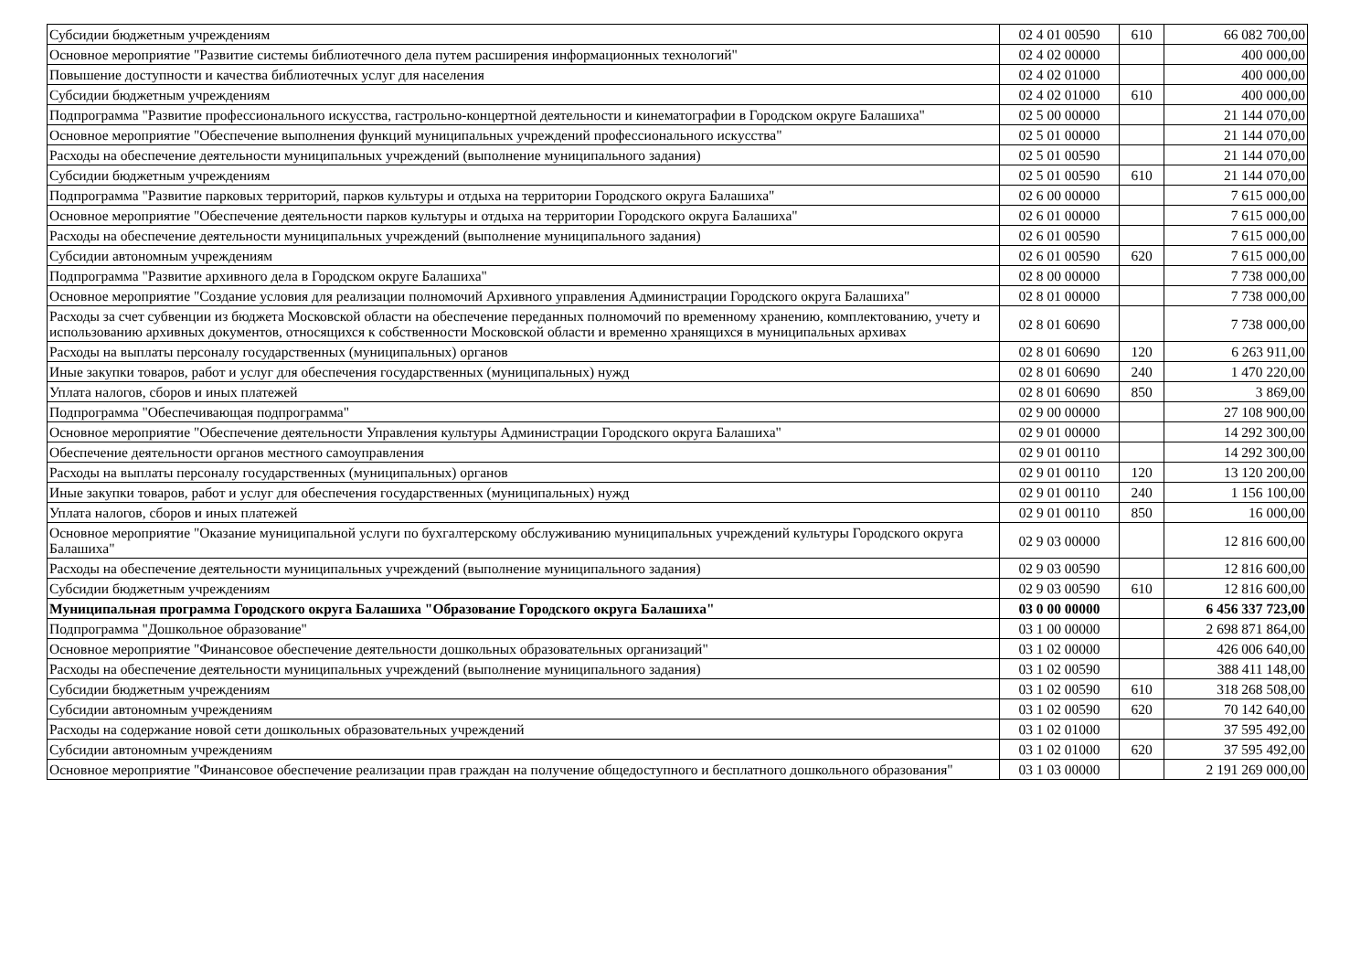| Субсидии бюджетным учреждениям | 02 4 01 00590 | 610 | 66 082 700,00 |
| Основное мероприятие "Развитие системы библиотечного дела путем расширения информационных технологий" | 02 4 02 00000 | | 400 000,00 |
| Повышение доступности и качества библиотечных услуг для населения | 02 4 02 01000 | | 400 000,00 |
| Субсидии бюджетным учреждениям | 02 4 02 01000 | 610 | 400 000,00 |
| Подпрограмма "Развитие профессионального искусства, гастрольно-концертной деятельности и кинематографии в Городском округе Балашиха" | 02 5 00 00000 | | 21 144 070,00 |
| Основное мероприятие "Обеспечение выполнения функций муниципальных учреждений профессионального искусства" | 02 5 01 00000 | | 21 144 070,00 |
| Расходы на обеспечение деятельности муниципальных учреждений (выполнение муниципального задания) | 02 5 01 00590 | | 21 144 070,00 |
| Субсидии бюджетным учреждениям | 02 5 01 00590 | 610 | 21 144 070,00 |
| Подпрограмма "Развитие парковых территорий, парков культуры и отдыха на территории Городского округа Балашиха" | 02 6 00 00000 | | 7 615 000,00 |
| Основное мероприятие "Обеспечение деятельности парков культуры и отдыха на территории Городского округа Балашиха" | 02 6 01 00000 | | 7 615 000,00 |
| Расходы на обеспечение деятельности муниципальных учреждений (выполнение муниципального задания) | 02 6 01 00590 | | 7 615 000,00 |
| Субсидии автономным учреждениям | 02 6 01 00590 | 620 | 7 615 000,00 |
| Подпрограмма "Развитие архивного дела в Городском округе Балашиха" | 02 8 00 00000 | | 7 738 000,00 |
| Основное мероприятие "Создание условия для реализации полномочий Архивного управления Администрации Городского округа Балашиха" | 02 8 01 00000 | | 7 738 000,00 |
| Расходы за счет субвенции из бюджета Московской области на обеспечение переданных полномочий по временному хранению, комплектованию, учету и использованию архивных документов, относящихся к собственности Московской области и временно хранящихся в муниципальных архивах | 02 8 01 60690 | | 7 738 000,00 |
| Расходы на выплаты персоналу государственных (муниципальных) органов | 02 8 01 60690 | 120 | 6 263 911,00 |
| Иные закупки товаров, работ и услуг для обеспечения государственных (муниципальных) нужд | 02 8 01 60690 | 240 | 1 470 220,00 |
| Уплата налогов, сборов и иных платежей | 02 8 01 60690 | 850 | 3 869,00 |
| Подпрограмма "Обеспечивающая подпрограмма" | 02 9 00 00000 | | 27 108 900,00 |
| Основное мероприятие "Обеспечение деятельности Управления культуры Администрации Городского округа Балашиха" | 02 9 01 00000 | | 14 292 300,00 |
| Обеспечение деятельности органов местного самоуправления | 02 9 01 00110 | | 14 292 300,00 |
| Расходы на выплаты персоналу государственных (муниципальных) органов | 02 9 01 00110 | 120 | 13 120 200,00 |
| Иные закупки товаров, работ и услуг для обеспечения государственных (муниципальных) нужд | 02 9 01 00110 | 240 | 1 156 100,00 |
| Уплата налогов, сборов и иных платежей | 02 9 01 00110 | 850 | 16 000,00 |
| Основное мероприятие "Оказание муниципальной услуги по бухгалтерскому обслуживанию муниципальных учреждений культуры Городского округа Балашиха" | 02 9 03 00000 | | 12 816 600,00 |
| Расходы на обеспечение деятельности муниципальных учреждений (выполнение муниципального задания) | 02 9 03 00590 | | 12 816 600,00 |
| Субсидии бюджетным учреждениям | 02 9 03 00590 | 610 | 12 816 600,00 |
| Муниципальная программа Городского округа Балашиха "Образование Городского округа Балашиха" | 03 0 00 00000 | | 6 456 337 723,00 |
| Подпрограмма "Дошкольное образование" | 03 1 00 00000 | | 2 698 871 864,00 |
| Основное мероприятие "Финансовое обеспечение деятельности дошкольных образовательных организаций" | 03 1 02 00000 | | 426 006 640,00 |
| Расходы на обеспечение деятельности муниципальных учреждений (выполнение муниципального задания) | 03 1 02 00590 | | 388 411 148,00 |
| Субсидии бюджетным учреждениям | 03 1 02 00590 | 610 | 318 268 508,00 |
| Субсидии автономным учреждениям | 03 1 02 00590 | 620 | 70 142 640,00 |
| Расходы на содержание новой сети дошкольных образовательных учреждений | 03 1 02 01000 | | 37 595 492,00 |
| Субсидии автономным учреждениям | 03 1 02 01000 | 620 | 37 595 492,00 |
| Основное мероприятие "Финансовое обеспечение реализации прав граждан на получение общедоступного и бесплатного дошкольного образования" | 03 1 03 00000 | | 2 191 269 000,00 |